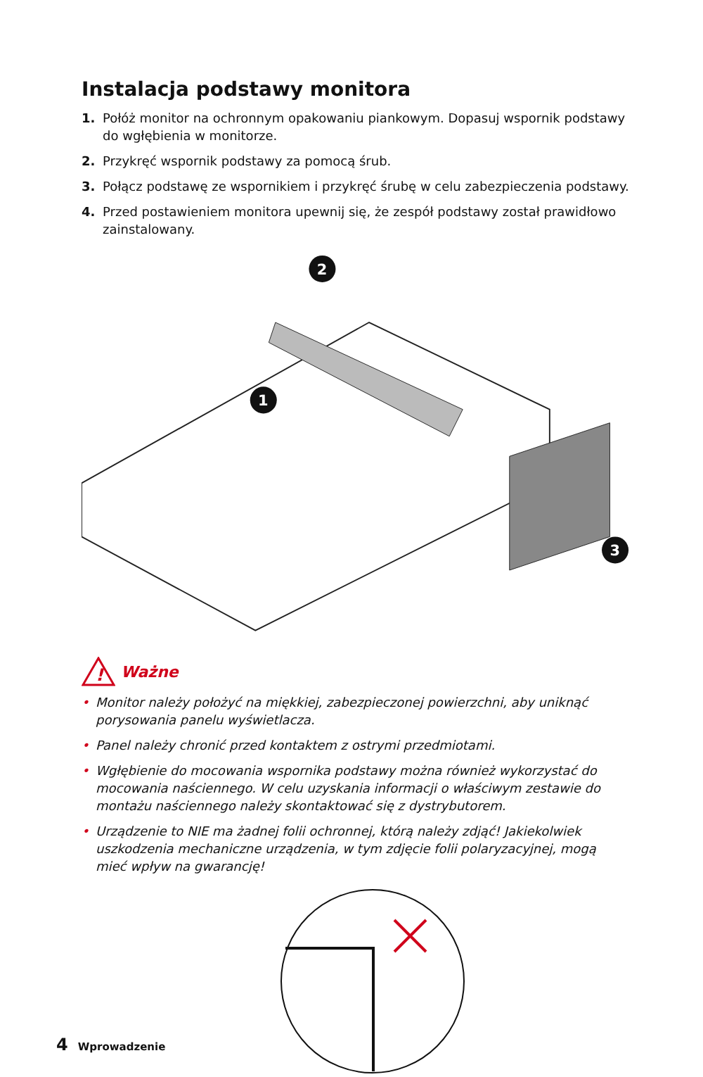Instalacja podstawy monitora
1. Połóż monitor na ochronnym opakowaniu piankowym. Dopasuj wspornik podstawy do wgłębienia w monitorze.
2. Przykręć wspornik podstawy za pomocą śrub.
3. Połącz podstawę ze wspornikiem i przykręć śrubę w celu zabezpieczenia podstawy.
4. Przed postawieniem monitora upewnij się, że zespół podstawy został prawidłowo zainstalowany.
2
1
3
!
Ważne
• Monitor należy położyć na miękkiej, zabezpieczonej powierzchni, aby uniknąć porysowania panelu wyświetlacza.
• Panel należy chronić przed kontaktem z ostrymi przedmiotami.
• Wgłębienie do mocowania wspornika podstawy można również wykorzystać do mocowania naściennego. W celu uzyskania informacji o właściwym zestawie do montażu naściennego należy skontaktować się z dystrybutorem.
• Urządzenie to NIE ma żadnej folii ochronnej, którą należy zdjąć! Jakiekolwiek uszkodzenia mechaniczne urządzenia, w tym zdjęcie folii polaryzacyjnej, mogą mieć wpływ na gwarancję!
4 Wprowadzenie